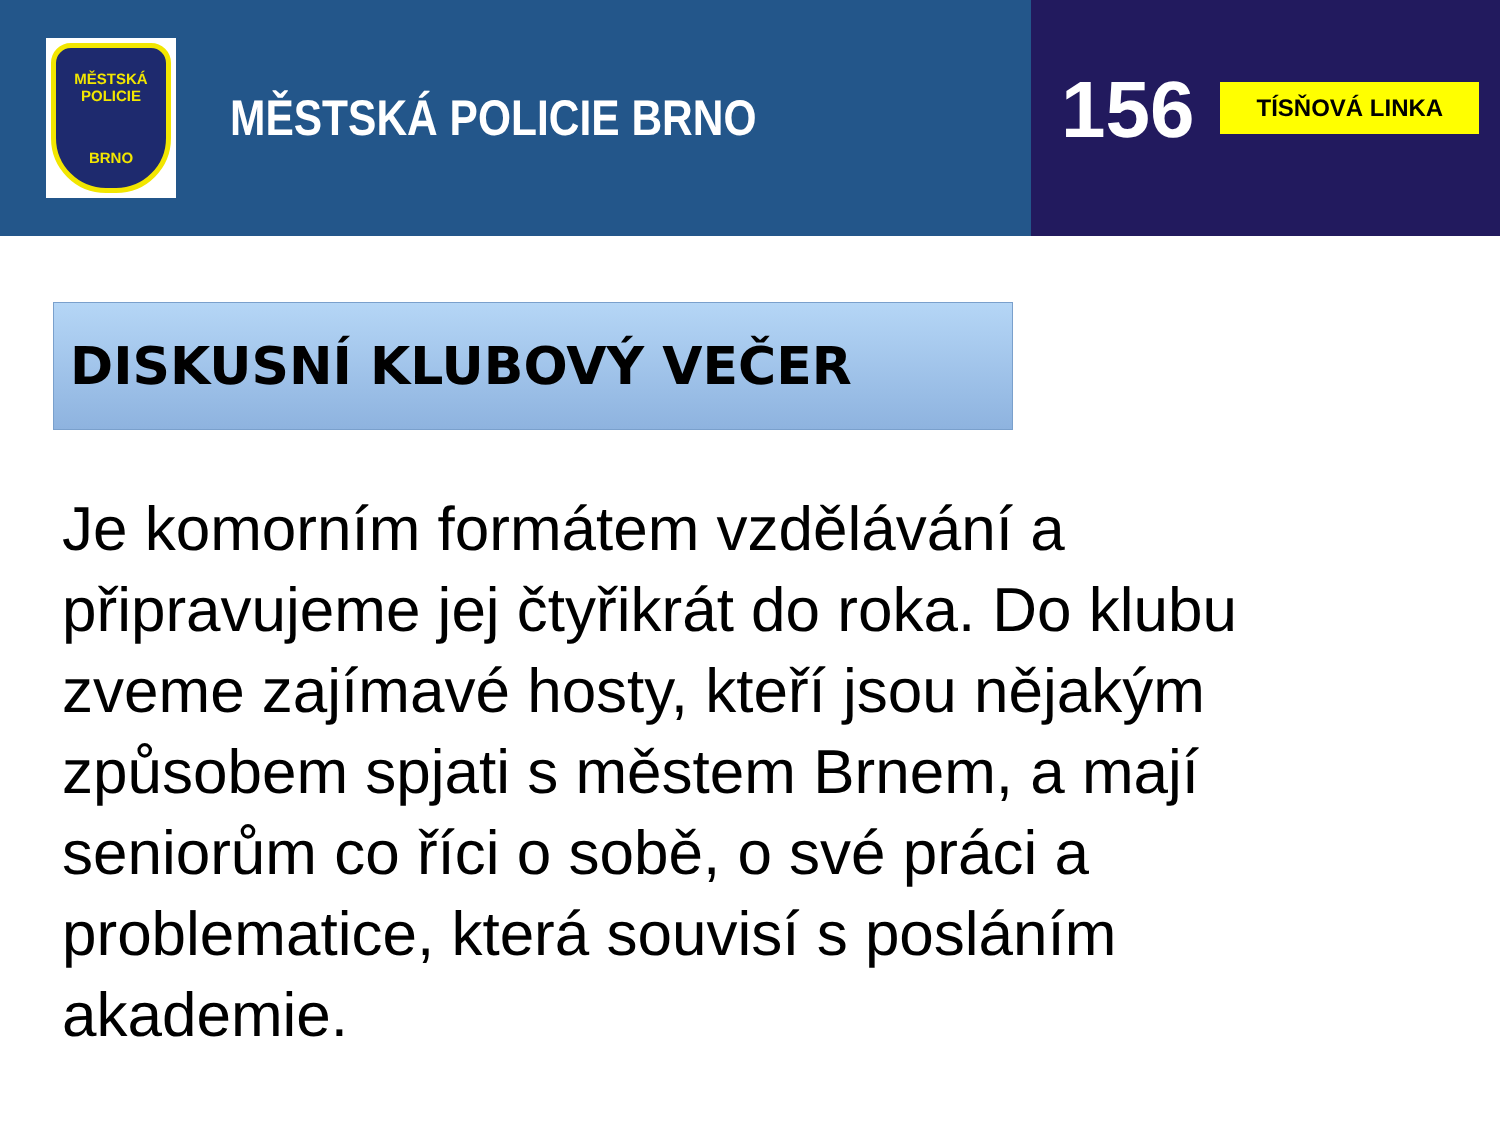MĚSTSKÁ POLICIE
BRNO
MĚSTSKÁ POLICIE BRNO
156
TÍSŇOVÁ LINKA
DISKUSNÍ KLUBOVÝ VEČER
Je komorním formátem vzdělávání a připravujeme jej čtyřikrát do roka. Do klubu zveme zajímavé hosty, kteří jsou nějakým způsobem spjati s městem Brnem, a mají seniorům co říci o sobě, o své práci a problematice, která souvisí s posláním akademie.